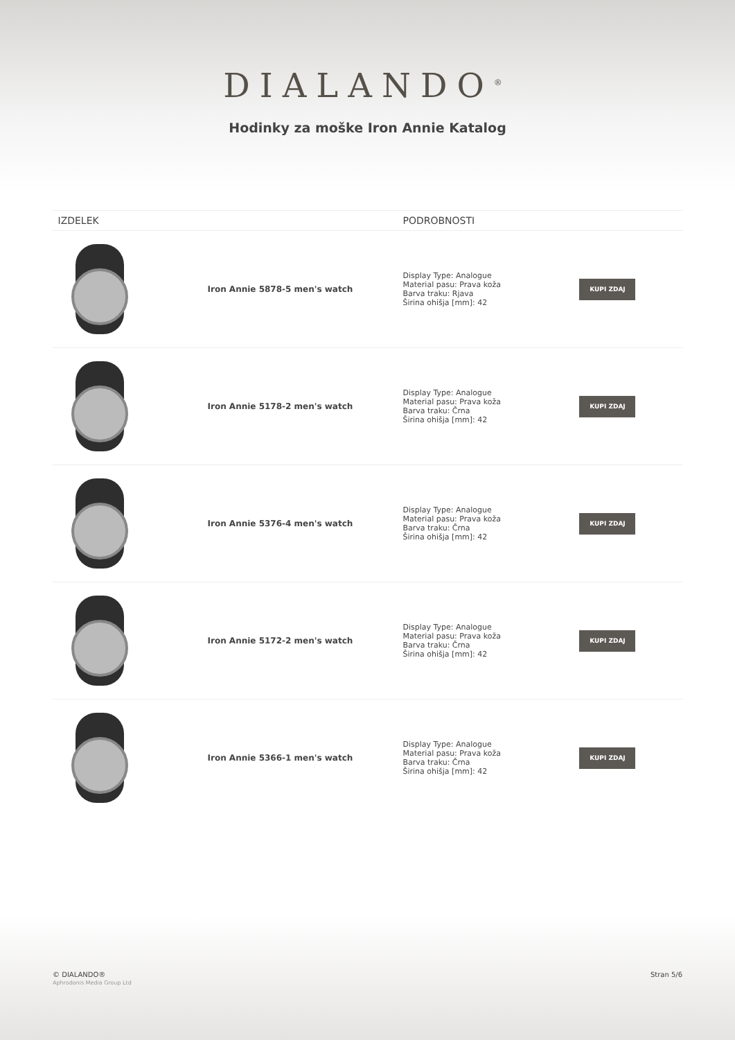DIALANDO<sup>®</sup>
Hodinky za moške Iron Annie Katalog
| IZDELEK | | PODROBNOSTI | |
| --- | --- | --- | --- |
| | Iron Annie 5878-5 men's watch | Display Type: Analogue Material pasu: Prava koža Barva traku: Rjava Širina ohišja [mm]: 42 | KUPI ZDAJ |
| | Iron Annie 5178-2 men's watch | Display Type: Analogue Material pasu: Prava koža Barva traku: Črna Širina ohišja [mm]: 42 | KUPI ZDAJ |
| | Iron Annie 5376-4 men's watch | Display Type: Analogue Material pasu: Prava koža Barva traku: Črna Širina ohišja [mm]: 42 | KUPI ZDAJ |
| | Iron Annie 5172-2 men's watch | Display Type: Analogue Material pasu: Prava koža Barva traku: Črna Širina ohišja [mm]: 42 | KUPI ZDAJ |
| | Iron Annie 5366-1 men's watch | Display Type: Analogue Material pasu: Prava koža Barva traku: Črna Širina ohišja [mm]: 42 | KUPI ZDAJ |
© DIALANDO®
Aphrodonis Media Group Ltd
Stran 5/6